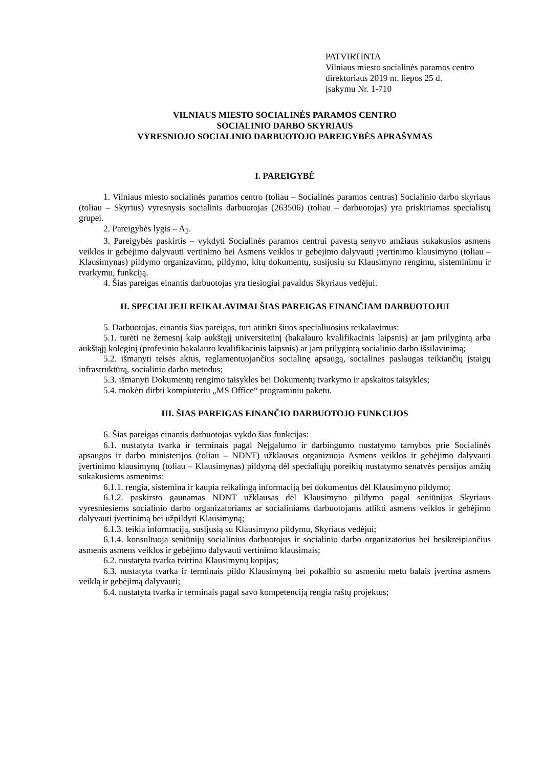PATVIRTINTA
Vilniaus miesto socialinės paramos centro
direktoriaus 2019 m. liepos 25 d.
įsakymu Nr. 1-710
VILNIAUS MIESTO SOCIALINĖS PARAMOS CENTRO
SOCIALINIO DARBO SKYRIAUS
VYRESNIOJO SOCIALINIO DARBUOTOJO PAREIGYBĖS APRAŠYMAS
I. PAREIGYBĖ
1. Vilniaus miesto socialinės paramos centro (toliau – Socialinės paramos centras) Socialinio darbo skyriaus (toliau – Skyrius) vyresnysis socialinis darbuotojas (263506) (toliau – darbuotojas) yra priskiriamas specialistų grupei.
2. Pareigybės lygis – A<sub>2</sub>.
3. Pareigybės paskirtis – vykdyti Socialinės paramos centrui pavestą senyvo amžiaus sukakusios asmens veiklos ir gebėjimo dalyvauti vertinimo bei Asmens veiklos ir gebėjimo dalyvauti įvertinimo klausimyno (toliau – Klausimynas) pildymo organizavimo, pildymo, kitų dokumentų, susijusių su Klausimyno rengimu, sisteminimu ir tvarkymu, funkciją.
4. Šias pareigas einantis darbuotojas yra tiesiogiai pavaldus Skyriaus vedėjui.
II. SPECIALIEJI REIKALAVIMAI ŠIAS PAREIGAS EINANČIAM DARBUOTOJUI
5. Darbuotojas, einantis šias pareigas, turi atitikti šiuos specialiuosius reikalavimus:
5.1. turėti ne žemesnį kaip aukštąjį universitetinį (bakalauro kvalifikacinis laipsnis) ar jam prilygintą arba aukštąjį koleginį (profesinio bakalauro kvalifikacinis laipsnis) ar jam prilygintą socialinio darbo išsilavinimą;
5.2. išmanyti teisės aktus, reglamentuojančius socialinę apsaugą, socialines paslaugas teikiančių įstaigų infrastruktūrą, socialinio darbo metodus;
5.3. išmanyti Dokumentų rengimo taisykles bei Dokumentų tvarkymo ir apskaitos taisykles;
5.4. mokėti dirbti kompiuteriu „MS Office“ programiniu paketu.
III. ŠIAS PAREIGAS EINANČIO DARBUOTOJO FUNKCIJOS
6. Šias pareigas einantis darbuotojas vykdo šias funkcijas:
6.1. nustatyta tvarka ir terminais pagal Neįgalumo ir darbingumo nustatymo tarnybos prie Socialinės apsaugos ir darbo ministerijos (toliau – NDNT) užklausas organizuoja Asmens veiklos ir gebėjimo dalyvauti įvertinimo klausimynų (toliau – Klausimynas) pildymą dėl specialiųjų poreikių nustatymo senatvės pensijos amžių sukakusiems asmenims:
6.1.1. rengia, sistemina ir kaupia reikalingą informaciją bei dokumentus dėl Klausimyno pildymo;
6.1.2. paskirsto gaunamas NDNT užklausas dėl Klausimyno pildymo pagal seniūnijas Skyriaus vyresniesiems socialinio darbo organizatoriams ar socialiniams darbuotojams atlikti asmens veiklos ir gebėjimo dalyvauti įvertinimą bei užpildyti Klausimyną;
6.1.3. teikia informaciją, susijusią su Klausimyno pildymu, Skyriaus vedėjui;
6.1.4. konsultuoja seniūnijų socialinius darbuotojus ir socialinio darbo organizatorius bei besikreipiančius asmenis asmens veiklos ir gebėjimo dalyvauti vertinimo klausimais;
6.2. nustatyta tvarka tvirtina Klausimynų kopijas;
6.3. nustatyta tvarka ir terminais pildo Klausimyną bei pokalbio su asmeniu metu balais įvertina asmens veiklą ir gebėjimą dalyvauti;
6.4. nustatyta tvarka ir terminais pagal savo kompetenciją rengia raštų projektus;